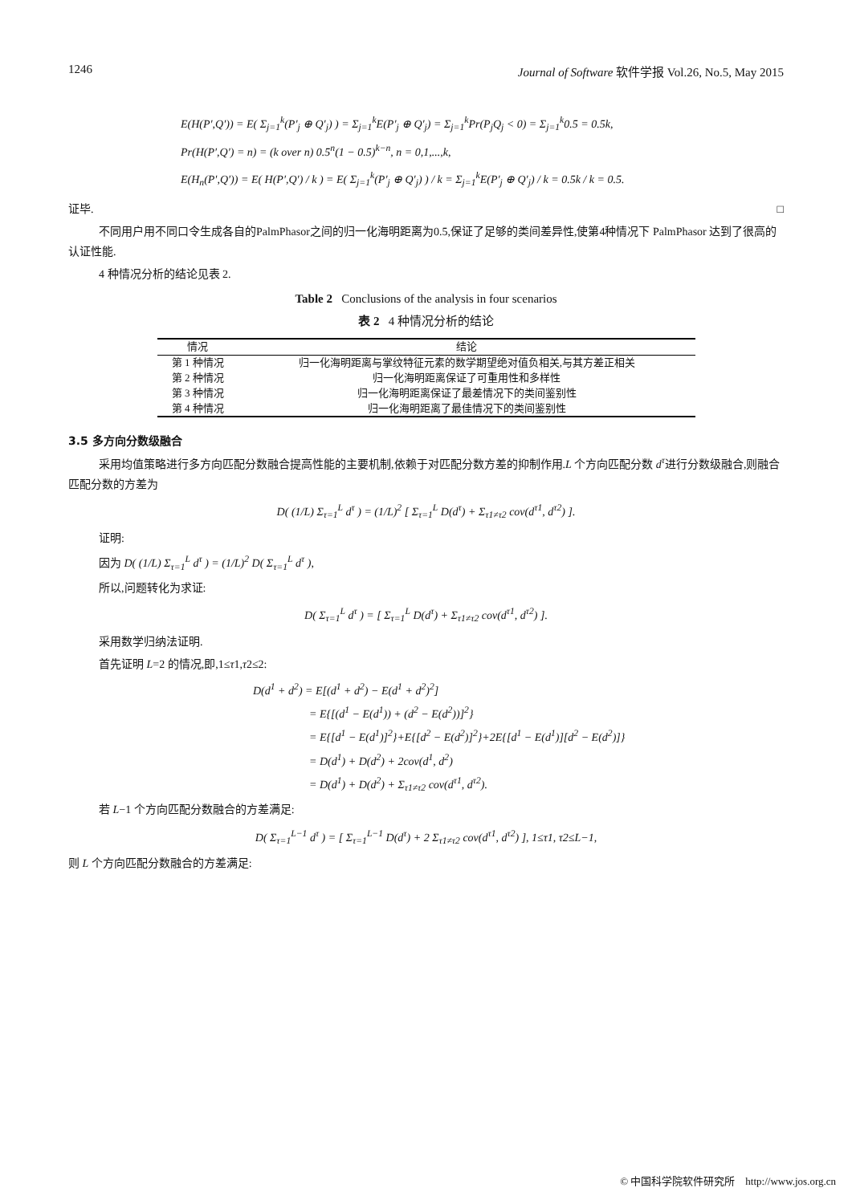1246 Journal of Software 软件学报 Vol.26, No.5, May 2015
E(H(P′,Q′)) = E( Σ<sub>j=1</sub><sup>k</sup>(P′<sub>j</sub> ⊕ Q′<sub>j</sub>) ) = Σ<sub>j=1</sub><sup>k</sup>E(P′<sub>j</sub> ⊕ Q′<sub>j</sub>) = Σ<sub>j=1</sub><sup>k</sup>Pr(P<sub>j</sub>Q<sub>j</sub> < 0) = Σ<sub>j=1</sub><sup>k</sup>0.5 = 0.5k,
Pr(H(P′,Q′) = n) = (k over n) 0.5<sup>n</sup>(1 − 0.5)<sup>k−n</sup>, n = 0,1,...,k,
E(H<sub>n</sub>(P′,Q′)) = E( H(P′,Q′) / k ) = E( Σ<sub>j=1</sub><sup>k</sup>(P′<sub>j</sub> ⊕ Q′<sub>j</sub>) ) / k = Σ<sub>j=1</sub><sup>k</sup>E(P′<sub>j</sub> ⊕ Q′<sub>j</sub>) / k = 0.5k / k = 0.5.
证毕. □
不同用户用不同口令生成各自的PalmPhasor之间的归一化海明距离为0.5,保证了足够的类间差异性,使第4种情况下 PalmPhasor 达到了很高的认证性能.
4 种情况分析的结论见表 2.
Table 2 Conclusions of the analysis in four scenarios
表 2 4 种情况分析的结论
| 情况 | 结论 |
| --- | --- |
| 第 1 种情况 | 归一化海明距离与掌纹特征元素的数学期望绝对值负相关,与其方差正相关 |
| 第 2 种情况 | 归一化海明距离保证了可重用性和多样性 |
| 第 3 种情况 | 归一化海明距离保证了最差情况下的类间鉴别性 |
| 第 4 种情况 | 归一化海明距离了最佳情况下的类间鉴别性 |
3.5 多方向分数级融合
采用均值策略进行多方向匹配分数融合提高性能的主要机制,依赖于对匹配分数方差的抑制作用.L 个方向匹配分数 d<sup>τ</sup>进行分数级融合,则融合匹配分数的方差为
D( (1/L) Σ<sub>τ=1</sub><sup>L</sup> d<sup>τ</sup> ) = (1/L)<sup>2</sup> [ Σ<sub>τ=1</sub><sup>L</sup> D(d<sup>τ</sup>) + Σ<sub>τ1≠τ2</sub> cov(d<sup>τ1</sup>, d<sup>τ2</sup>) ].
证明:
因为 D( (1/L) Σ<sub>τ=1</sub><sup>L</sup> d<sup>τ</sup> ) = (1/L)<sup>2</sup> D( Σ<sub>τ=1</sub><sup>L</sup> d<sup>τ</sup> ),
所以,问题转化为求证:
D( Σ<sub>τ=1</sub><sup>L</sup> d<sup>τ</sup> ) = [ Σ<sub>τ=1</sub><sup>L</sup> D(d<sup>τ</sup>) + Σ<sub>τ1≠τ2</sub> cov(d<sup>τ1</sup>, d<sup>τ2</sup>) ].
采用数学归纳法证明.
首先证明 L=2 的情况,即,1≤τ1,τ2≤2:
D(d<sup>1</sup> + d<sup>2</sup>) = E[(d<sup>1</sup> + d<sup>2</sup>) − E(d<sup>1</sup> + d<sup>2</sup>)<sup>2</sup>]
= E{[(d<sup>1</sup> − E(d<sup>1</sup>)) + (d<sup>2</sup> − E(d<sup>2</sup>))]<sup>2</sup>}
= E{[d<sup>1</sup> − E(d<sup>1</sup>)]<sup>2</sup>}+E{[d<sup>2</sup> − E(d<sup>2</sup>)]<sup>2</sup>}+2E{[d<sup>1</sup> − E(d<sup>1</sup>)][d<sup>2</sup> − E(d<sup>2</sup>)]}
= D(d<sup>1</sup>) + D(d<sup>2</sup>) + 2cov(d<sup>1</sup>, d<sup>2</sup>)
= D(d<sup>1</sup>) + D(d<sup>2</sup>) + Σ<sub>τ1≠τ2</sub> cov(d<sup>τ1</sup>, d<sup>τ2</sup>).
若 L−1 个方向匹配分数融合的方差满足:
D( Σ<sub>τ=1</sub><sup>L−1</sup> d<sup>τ</sup> ) = [ Σ<sub>τ=1</sub><sup>L−1</sup> D(d<sup>τ</sup>) + 2 Σ<sub>τ1≠τ2</sub> cov(d<sup>τ1</sup>, d<sup>τ2</sup>) ], 1≤τ1, τ2≤L−1,
则 L 个方向匹配分数融合的方差满足:
© 中国科学院软件研究所 http://www.jos.org.cn